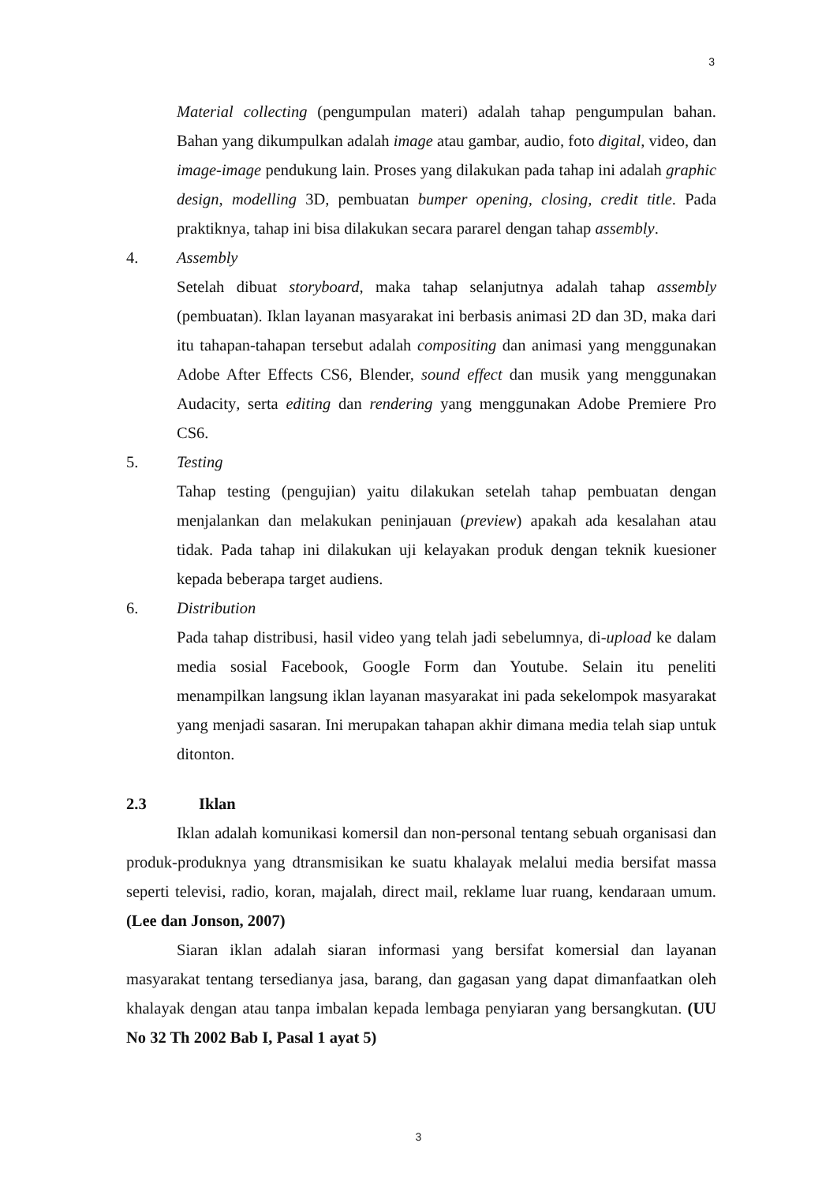3
Material collecting (pengumpulan materi) adalah tahap pengumpulan bahan. Bahan yang dikumpulkan adalah image atau gambar, audio, foto digital, video, dan image-image pendukung lain. Proses yang dilakukan pada tahap ini adalah graphic design, modelling 3D, pembuatan bumper opening, closing, credit title. Pada praktiknya, tahap ini bisa dilakukan secara pararel dengan tahap assembly.
4. Assembly
Setelah dibuat storyboard, maka tahap selanjutnya adalah tahap assembly (pembuatan). Iklan layanan masyarakat ini berbasis animasi 2D dan 3D, maka dari itu tahapan-tahapan tersebut adalah compositing dan animasi yang menggunakan Adobe After Effects CS6, Blender, sound effect dan musik yang menggunakan Audacity, serta editing dan rendering yang menggunakan Adobe Premiere Pro CS6.
5. Testing
Tahap testing (pengujian) yaitu dilakukan setelah tahap pembuatan dengan menjalankan dan melakukan peninjauan (preview) apakah ada kesalahan atau tidak. Pada tahap ini dilakukan uji kelayakan produk dengan teknik kuesioner kepada beberapa target audiens.
6. Distribution
Pada tahap distribusi, hasil video yang telah jadi sebelumnya, di-upload ke dalam media sosial Facebook, Google Form dan Youtube. Selain itu peneliti menampilkan langsung iklan layanan masyarakat ini pada sekelompok masyarakat yang menjadi sasaran. Ini merupakan tahapan akhir dimana media telah siap untuk ditonton.
2.3 Iklan
Iklan adalah komunikasi komersil dan non-personal tentang sebuah organisasi dan produk-produknya yang dtransmisikan ke suatu khalayak melalui media bersifat massa seperti televisi, radio, koran, majalah, direct mail, reklame luar ruang, kendaraan umum. (Lee dan Jonson, 2007)
Siaran iklan adalah siaran informasi yang bersifat komersial dan layanan masyarakat tentang tersedianya jasa, barang, dan gagasan yang dapat dimanfaatkan oleh khalayak dengan atau tanpa imbalan kepada lembaga penyiaran yang bersangkutan. (UU No 32 Th 2002 Bab I, Pasal 1 ayat 5)
3